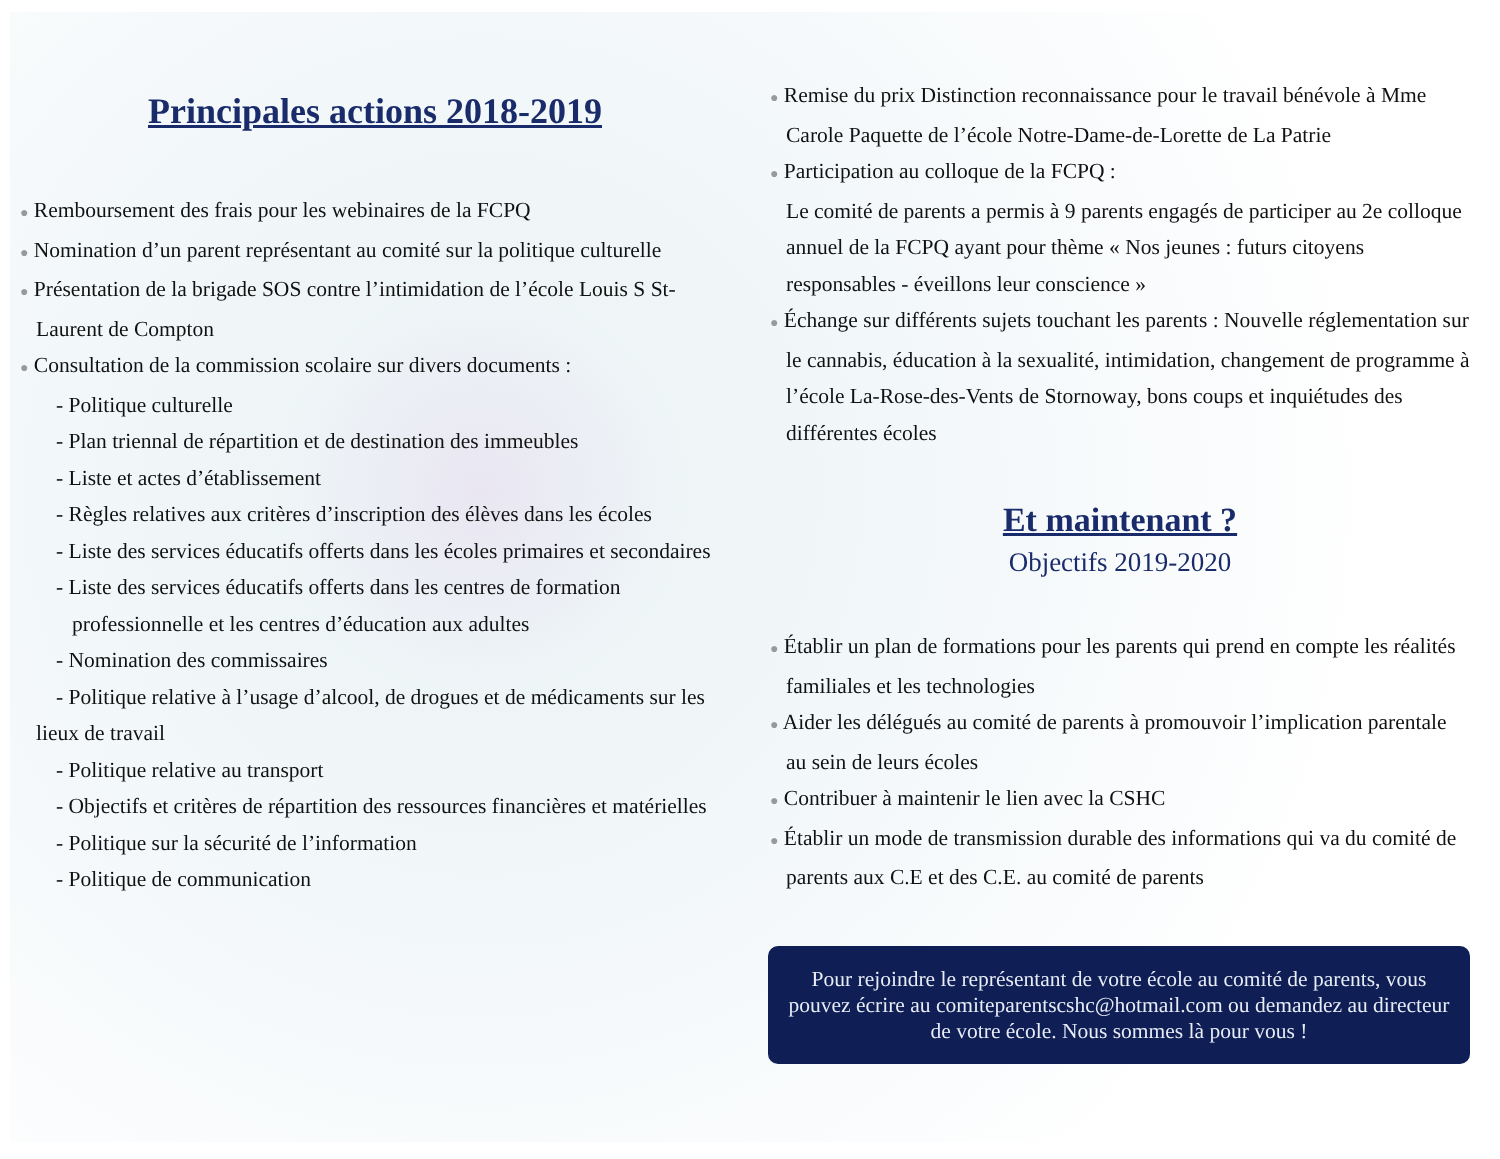Principales actions 2018-2019
● Remboursement des frais pour les webinaires de la FCPQ
● Nomination d’un parent représentant au comité sur la politique culturelle
● Présentation de la brigade SOS contre l’intimidation de l’école Louis S St-Laurent de Compton
● Consultation de la commission scolaire sur divers documents :
- Politique culturelle
- Plan triennal de répartition et de destination des immeubles
- Liste et actes d’établissement
- Règles relatives aux critères d’inscription des élèves dans les écoles
- Liste des services éducatifs offerts dans les écoles primaires et secondaires
- Liste des services éducatifs offerts dans les centres de formation professionnelle et les centres d’éducation aux adultes
- Nomination des commissaires
- Politique relative à l’usage d’alcool, de drogues et de médicaments sur les lieux de travail
- Politique relative au transport
- Objectifs et critères de répartition des ressources financières et matérielles
- Politique sur la sécurité de l’information
- Politique de communication
● Remise du prix Distinction reconnaissance pour le travail bénévole à Mme Carole Paquette de l’école Notre-Dame-de-Lorette de La Patrie
● Participation au colloque de la FCPQ :
Le comité de parents a permis à 9 parents engagés de participer au 2e colloque annuel de la FCPQ ayant pour thème « Nos jeunes : futurs citoyens responsables - éveillons leur conscience »
● Échange sur différents sujets touchant les parents : Nouvelle réglementation sur le cannabis, éducation à la sexualité, intimidation, changement de programme à l’école La-Rose-des-Vents de Stornoway, bons coups et inquiétudes des différentes écoles
Et maintenant ?
Objectifs 2019-2020
● Établir un plan de formations pour les parents qui prend en compte les réalités familiales et les technologies
● Aider les délégués au comité de parents à promouvoir l’implication parentale au sein de leurs écoles
● Contribuer à maintenir le lien avec la CSHC
● Établir un mode de transmission durable des informations qui va du comité de parents aux C.E et des C.E. au comité de parents
Pour rejoindre le représentant de votre école au comité de parents, vous pouvez écrire au comiteparentscshc@hotmail.com ou demandez au directeur de votre école. Nous sommes là pour vous !